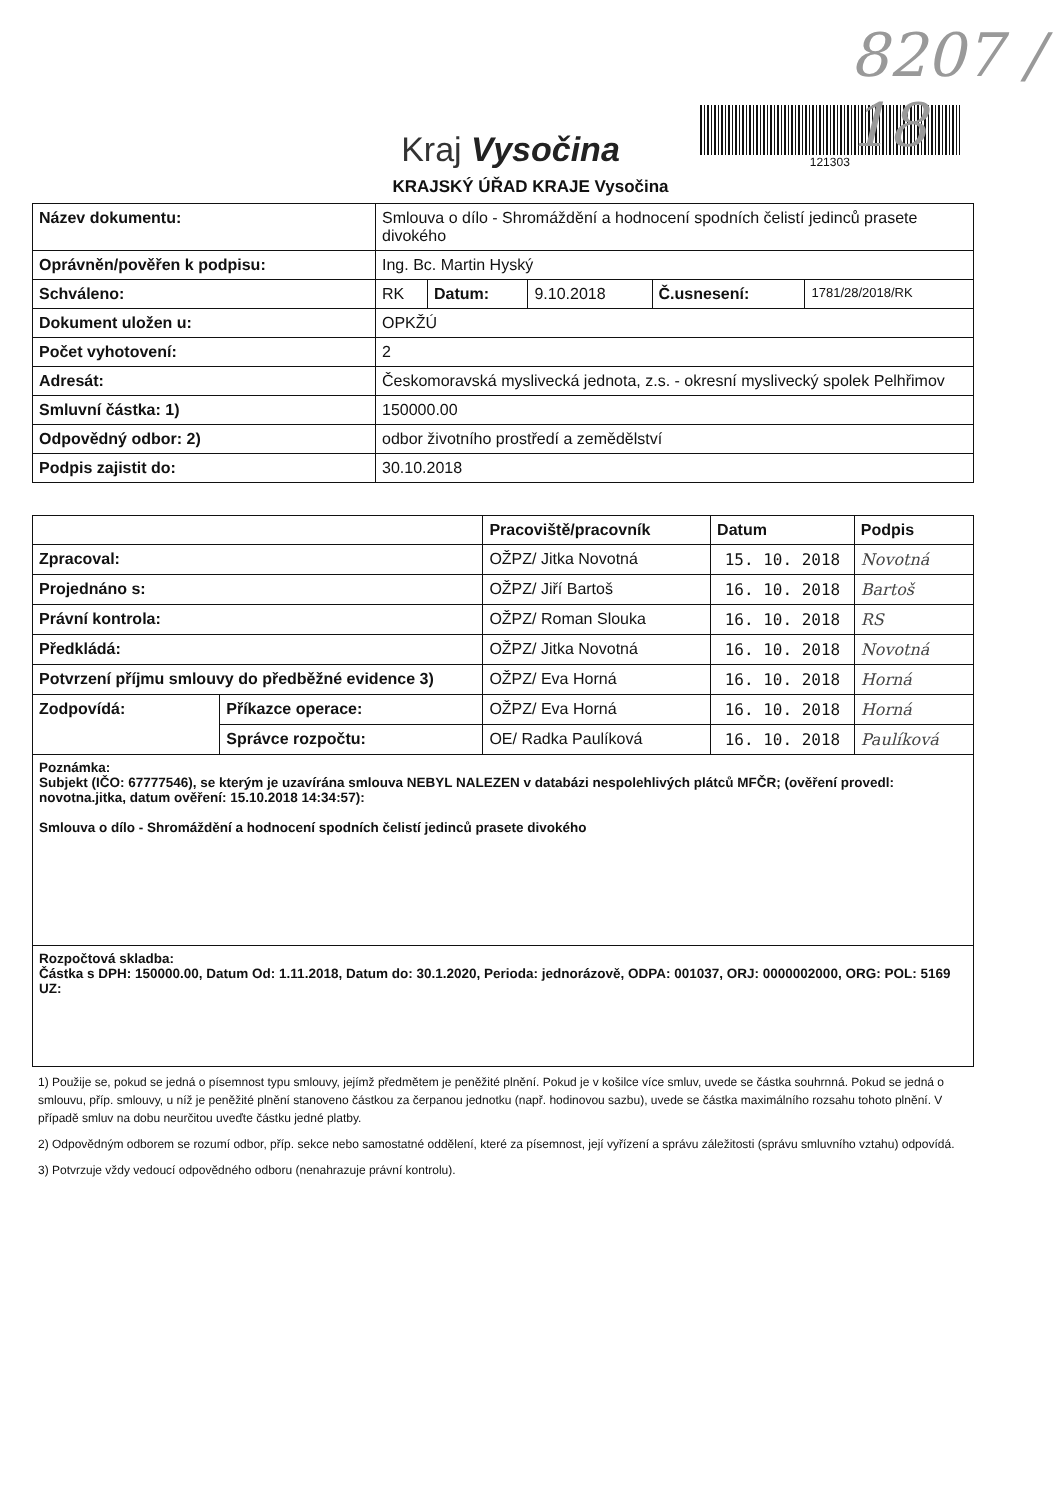8207 / 18
Kraj Vysočina
121303
KRAJSKÝ ÚŘAD KRAJE Vysočina
| Název dokumentu: | Smlouva o dílo - Shromáždění a hodnocení spodních čelistí jedinců prasete divokého | | | | |
| Oprávněn/pověřen k podpisu: | Ing. Bc. Martin Hyský | | | | |
| Schváleno: | RK | Datum: | 9.10.2018 | Č.usnesení: | 1781/28/2018/RK |
| Dokument uložen u: | OPKŽÚ | | | | |
| Počet vyhotovení: | 2 | | | | |
| Adresát: | Českomoravská myslivecká jednota, z.s. - okresní myslivecký spolek Pelhřimov | | | | |
| Smluvní částka: 1) | 150000.00 | | | | |
| Odpovědný odbor: 2) | odbor životního prostředí a zemědělství | | | | |
| Podpis zajistit do: | 30.10.2018 | | | | |
| | | Pracoviště/pracovník | Datum | Podpis |
| --- | --- | --- | --- | --- |
| Zpracoval: | | OŽPZ/ Jitka Novotná | 15. 10. 2018 | Novotná |
| Projednáno s: | | OŽPZ/ Jiří Bartoš | 16. 10. 2018 | Bartoš |
| Právní kontrola: | | OŽPZ/ Roman Slouka | 16. 10. 2018 | RS |
| Předkládá: | | OŽPZ/ Jitka Novotná | 16. 10. 2018 | Novotná |
| Potvrzení příjmu smlouvy do předběžné evidence 3) | | OŽPZ/ Eva Horná | 16. 10. 2018 | Horná |
| Zodpovídá: | Příkazce operace: | OŽPZ/ Eva Horná | 16. 10. 2018 | Horná |
| | Správce rozpočtu: | OE/ Radka Paulíková | 16. 10. 2018 | Paulíková |
| Poznámka: Subjekt (IČO: 67777546), se kterým je uzavírána smlouva NEBYL NALEZEN v databázi nespolehlivých plátců MFČR; (ověření provedl: novotna.jitka, datum ověření: 15.10.2018 14:34:57): Smlouva o dílo - Shromáždění a hodnocení spodních čelistí jedinců prasete divokého | | | | |
| Rozpočtová skladba: Částka s DPH: 150000.00, Datum Od: 1.11.2018, Datum do: 30.1.2020, Perioda: jednorázově, ODPA: 001037, ORJ: 0000002000, ORG: POL: 5169 UZ: | | | | |
1) Použije se, pokud se jedná o písemnost typu smlouvy, jejímž předmětem je peněžité plnění. Pokud je v košilce více smluv, uvede se částka souhrnná. Pokud se jedná o smlouvu, příp. smlouvy, u níž je peněžité plnění stanoveno částkou za čerpanou jednotku (např. hodinovou sazbu), uvede se částka maximálního rozsahu tohoto plnění. V případě smluv na dobu neurčitou uveďte částku jedné platby.
2) Odpovědným odborem se rozumí odbor, příp. sekce nebo samostatné oddělení, které za písemnost, její vyřízení a správu záležitosti (správu smluvního vztahu) odpovídá.
3) Potvrzuje vždy vedoucí odpovědného odboru (nenahrazuje právní kontrolu).